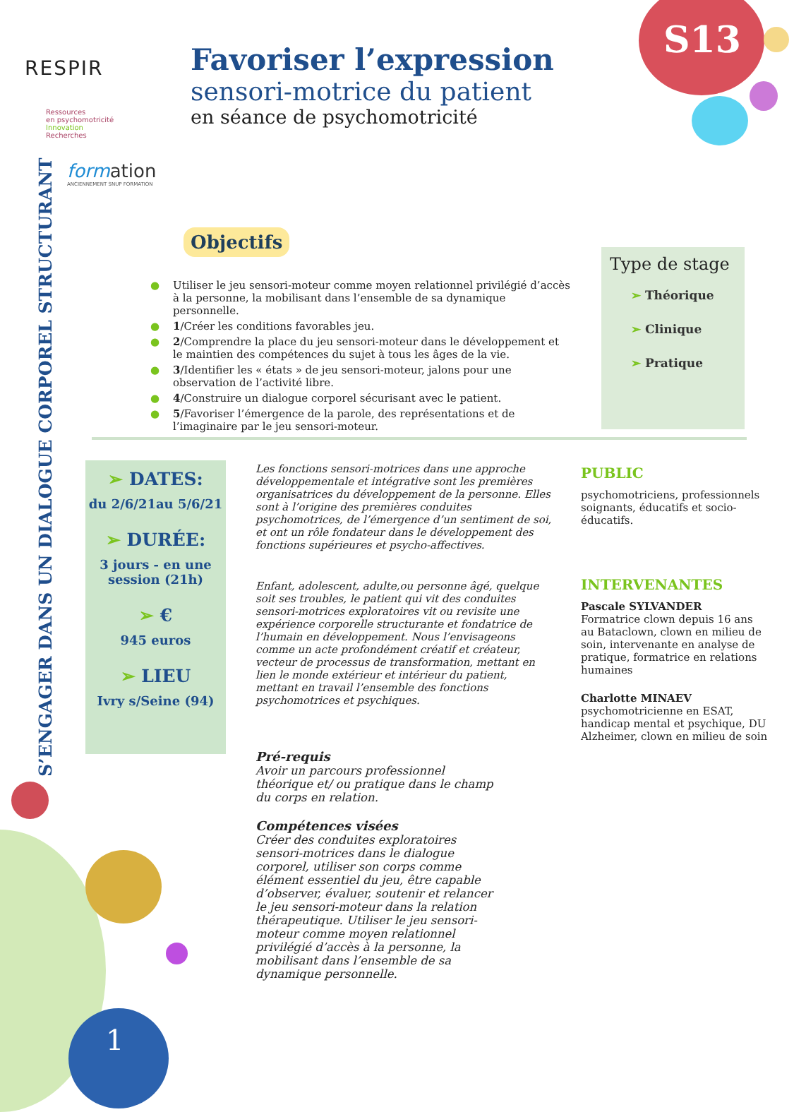S13
RESPIR
Ressources
en psychomotricité
Innovation
Recherches
form ation
ANCIENNEMENT SNUP FORMATION
Favoriser l’expression
sensori-motrice du patient
en séance de psychomotricité
S’ENGAGER DANS UN DIALOGUE CORPOREL STRUCTURANT
Objectifs
● Utiliser le jeu sensori-moteur comme moyen relationnel privilégié d’accès à la personne, la mobilisant dans l’ensemble de sa dynamique personnelle.
● 1/Créer les conditions favorables jeu.
● 2/Comprendre la place du jeu sensori-moteur dans le développement et le maintien des compétences du sujet à tous les âges de la vie.
● 3/Identifier les « états » de jeu sensori-moteur, jalons pour une observation de l’activité libre.
● 4/Construire un dialogue corporel sécurisant avec le patient.
● 5/Favoriser l’émergence de la parole, des représentations et de l’imaginaire par le jeu sensori-moteur.
Type de stage
➢ Théorique
➢ Clinique
➢ Pratique
➢ DATES:
du 2/6/21au 5/6/21
➢ DURÉE:
3 jours - en une session (21h)
➢ €
945 euros
➢ LIEU
Ivry s/Seine (94)
Les fonctions sensori-motrices dans une approche développementale et intégrative sont les premières organisatrices du développement de la personne. Elles sont à l’origine des premières conduites psychomotrices, de l’émergence d’un sentiment de soi, et ont un rôle fondateur dans le développement des fonctions supérieures et psycho-affectives.
Enfant, adolescent, adulte,ou personne âgé, quelque soit ses troubles, le patient qui vit des conduites sensori-motrices exploratoires vit ou revisite une expérience corporelle structurante et fondatrice de l’humain en développement. Nous l’envisageons comme un acte profondément créatif et créateur, vecteur de processus de transformation, mettant en lien le monde extérieur et intérieur du patient, mettant en travail l’ensemble des fonctions psychomotrices et psychiques.
Pré-requis
Avoir un parcours professionnel théorique et/ ou pratique dans le champ du corps en relation.
Compétences visées
Créer des conduites exploratoires sensori-motrices dans le dialogue corporel, utiliser son corps comme élément essentiel du jeu, être capable d’observer, évaluer, soutenir et relancer le jeu sensori-moteur dans la relation thérapeutique. Utiliser le jeu sensori-moteur comme moyen relationnel privilégié d’accès à la personne, la mobilisant dans l’ensemble de sa dynamique personnelle.
PUBLIC
psychomotriciens, professionnels soignants, éducatifs et socio-éducatifs.
INTERVENANTES
Pascale SYLVANDER
Formatrice clown depuis 16 ans au Bataclown, clown en milieu de soin, intervenante en analyse de pratique, formatrice en relations humaines
Charlotte MINAEV
psychomotricienne en ESAT, handicap mental et psychique, DU Alzheimer, clown en milieu de soin
1